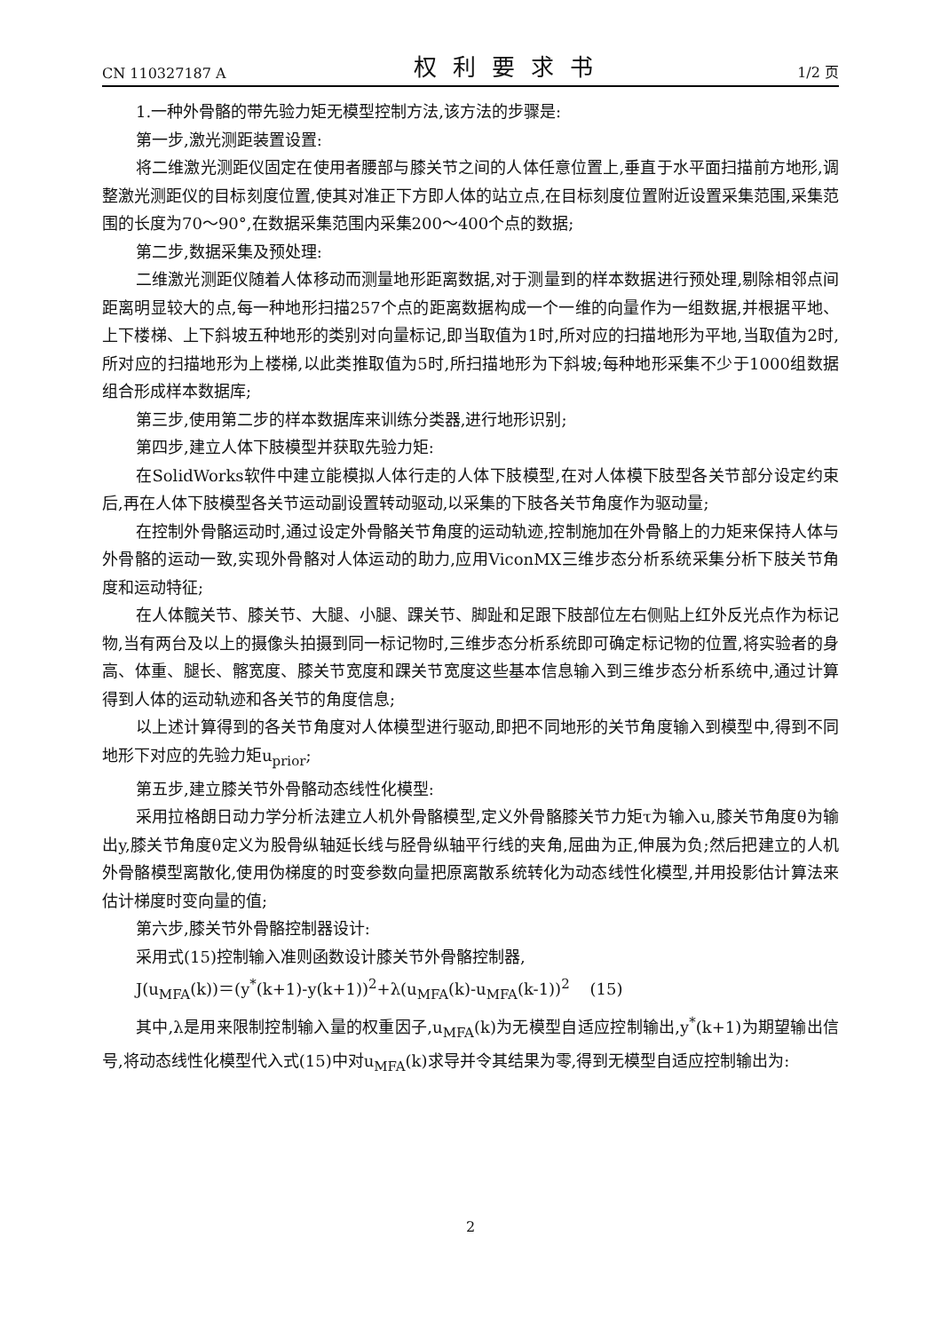CN 110327187 A 权利要求书 1/2 页
1.一种外骨骼的带先验力矩无模型控制方法,该方法的步骤是:
第一步,激光测距装置设置:
将二维激光测距仪固定在使用者腰部与膝关节之间的人体任意位置上,垂直于水平面扫描前方地形,调整激光测距仪的目标刻度位置,使其对准正下方即人体的站立点,在目标刻度位置附近设置采集范围,采集范围的长度为70～90°,在数据采集范围内采集200～400个点的数据;
第二步,数据采集及预处理:
二维激光测距仪随着人体移动而测量地形距离数据,对于测量到的样本数据进行预处理,剔除相邻点间距离明显较大的点,每一种地形扫描257个点的距离数据构成一个一维的向量作为一组数据,并根据平地、上下楼梯、上下斜坡五种地形的类别对向量标记,即当取值为1时,所对应的扫描地形为平地,当取值为2时,所对应的扫描地形为上楼梯,以此类推取值为5时,所扫描地形为下斜坡;每种地形采集不少于1000组数据组合形成样本数据库;
第三步,使用第二步的样本数据库来训练分类器,进行地形识别;
第四步,建立人体下肢模型并获取先验力矩:
在SolidWorks软件中建立能模拟人体行走的人体下肢模型,在对人体模下肢型各关节部分设定约束后,再在人体下肢模型各关节运动副设置转动驱动,以采集的下肢各关节角度作为驱动量;
在控制外骨骼运动时,通过设定外骨骼关节角度的运动轨迹,控制施加在外骨骼上的力矩来保持人体与外骨骼的运动一致,实现外骨骼对人体运动的助力,应用ViconMX三维步态分析系统采集分析下肢关节角度和运动特征;
在人体髋关节、膝关节、大腿、小腿、踝关节、脚趾和足跟下肢部位左右侧贴上红外反光点作为标记物,当有两台及以上的摄像头拍摄到同一标记物时,三维步态分析系统即可确定标记物的位置,将实验者的身高、体重、腿长、髂宽度、膝关节宽度和踝关节宽度这些基本信息输入到三维步态分析系统中,通过计算得到人体的运动轨迹和各关节的角度信息;
以上述计算得到的各关节角度对人体模型进行驱动,即把不同地形的关节角度输入到模型中,得到不同地形下对应的先验力矩u<sub>prior</sub>;
第五步,建立膝关节外骨骼动态线性化模型:
采用拉格朗日动力学分析法建立人机外骨骼模型,定义外骨骼膝关节力矩τ为输入u,膝关节角度θ为输出y,膝关节角度θ定义为股骨纵轴延长线与胫骨纵轴平行线的夹角,屈曲为正,伸展为负;然后把建立的人机外骨骼模型离散化,使用伪梯度的时变参数向量把原离散系统转化为动态线性化模型,并用投影估计算法来估计梯度时变向量的值;
第六步,膝关节外骨骼控制器设计:
采用式(15)控制输入准则函数设计膝关节外骨骼控制器,
J(u<sub>MFA</sub>(k))＝(y<sup>*</sup>(k+1)-y(k+1))<sup>2</sup>+λ(u<sub>MFA</sub>(k)-u<sub>MFA</sub>(k-1))<sup>2</sup> (15)
其中,λ是用来限制控制输入量的权重因子,u<sub>MFA</sub>(k)为无模型自适应控制输出,y<sup>*</sup>(k+1)为期望输出信号,将动态线性化模型代入式(15)中对u<sub>MFA</sub>(k)求导并令其结果为零,得到无模型自适应控制输出为:
2